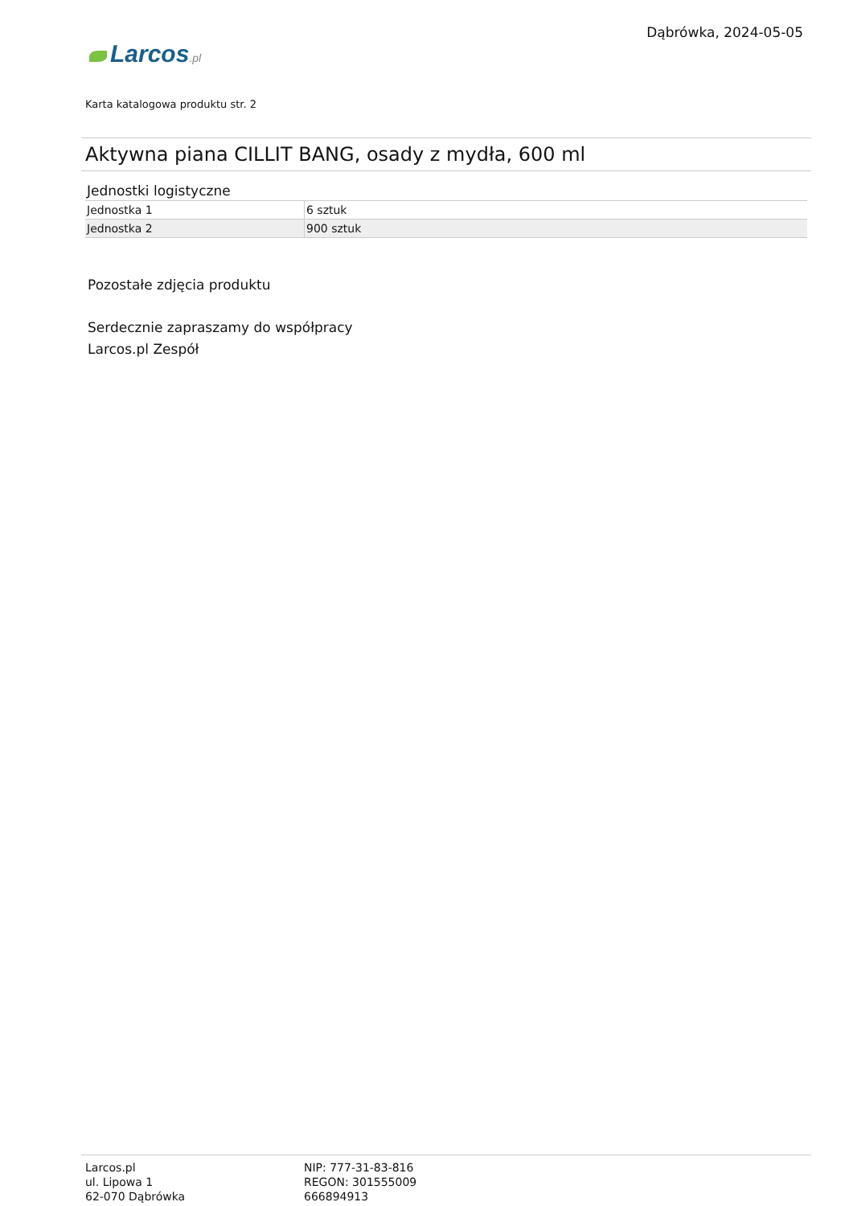Larcos.pl
Dąbrówka, 2024-05-05
Karta katalogowa produktu str. 2
Aktywna piana CILLIT BANG, osady z mydła, 600 ml
Jednostki logistyczne
| Jednostka 1 | 6 sztuk |
| Jednostka 2 | 900 sztuk |
Pozostałe zdjęcia produktu
Serdecznie zapraszamy do współpracy
Larcos.pl Zespół
Larcos.pl
ul. Lipowa 1
62-070 Dąbrówka
NIP: 777-31-83-816
REGON: 301555009
666894913